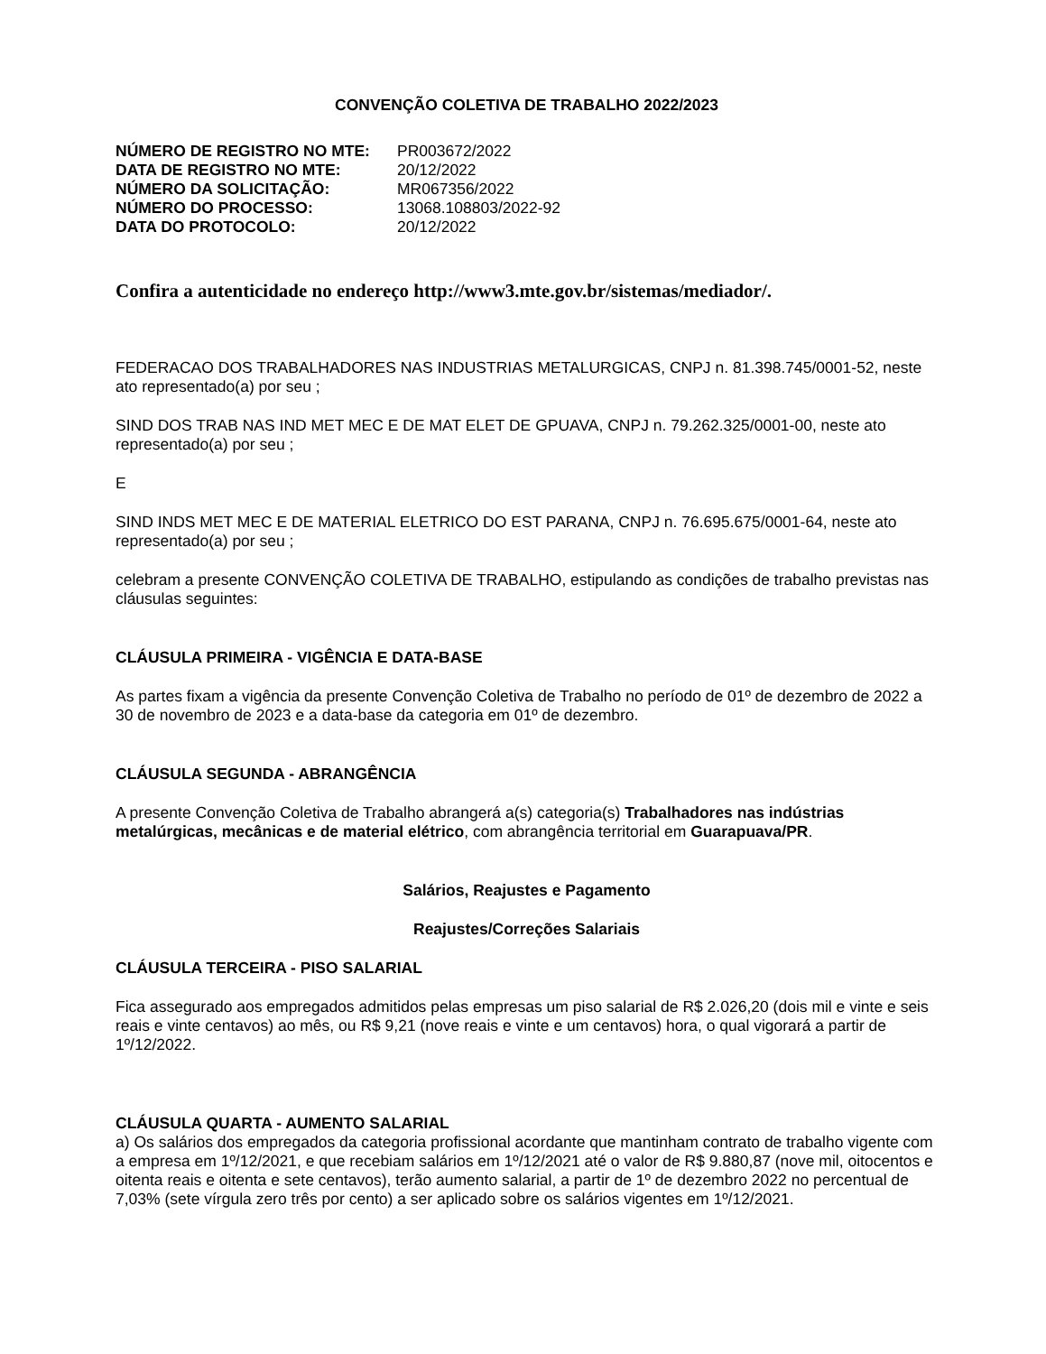CONVENÇÃO COLETIVA DE TRABALHO 2022/2023
| NÚMERO DE REGISTRO NO MTE: | PR003672/2022 |
| DATA DE REGISTRO NO MTE: | 20/12/2022 |
| NÚMERO DA SOLICITAÇÃO: | MR067356/2022 |
| NÚMERO DO PROCESSO: | 13068.108803/2022-92 |
| DATA DO PROTOCOLO: | 20/12/2022 |
Confira a autenticidade no endereço http://www3.mte.gov.br/sistemas/mediador/.
FEDERACAO DOS TRABALHADORES NAS INDUSTRIAS METALURGICAS, CNPJ n. 81.398.745/0001-52, neste ato representado(a) por seu ;
SIND DOS TRAB NAS IND MET MEC E DE MAT ELET DE GPUAVA, CNPJ n. 79.262.325/0001-00, neste ato representado(a) por seu ;
E
SIND INDS MET MEC E DE MATERIAL ELETRICO DO EST PARANA, CNPJ n. 76.695.675/0001-64, neste ato representado(a) por seu ;
celebram a presente CONVENÇÃO COLETIVA DE TRABALHO, estipulando as condições de trabalho previstas nas cláusulas seguintes:
CLÁUSULA PRIMEIRA - VIGÊNCIA E DATA-BASE
As partes fixam a vigência da presente Convenção Coletiva de Trabalho no período de 01º de dezembro de 2022 a 30 de novembro de 2023 e a data-base da categoria em 01º de dezembro.
CLÁUSULA SEGUNDA - ABRANGÊNCIA
A presente Convenção Coletiva de Trabalho abrangerá a(s) categoria(s) Trabalhadores nas indústrias metalúrgicas, mecânicas e de material elétrico, com abrangência territorial em Guarapuava/PR.
Salários, Reajustes e Pagamento
Reajustes/Correções Salariais
CLÁUSULA TERCEIRA - PISO SALARIAL
Fica assegurado aos empregados admitidos pelas empresas um piso salarial de R$ 2.026,20 (dois mil e vinte e seis reais e vinte centavos) ao mês, ou R$ 9,21 (nove reais e vinte e um centavos) hora, o qual vigorará a partir de 1º/12/2022.
CLÁUSULA QUARTA - AUMENTO SALARIAL
a) Os salários dos empregados da categoria profissional acordante que mantinham contrato de trabalho vigente com a empresa em 1º/12/2021, e que recebiam salários em 1º/12/2021 até o valor de R$ 9.880,87 (nove mil, oitocentos e oitenta reais e oitenta e sete centavos), terão aumento salarial, a partir de 1º de dezembro 2022 no percentual de 7,03% (sete vírgula zero três por cento) a ser aplicado sobre os salários vigentes em 1º/12/2021.